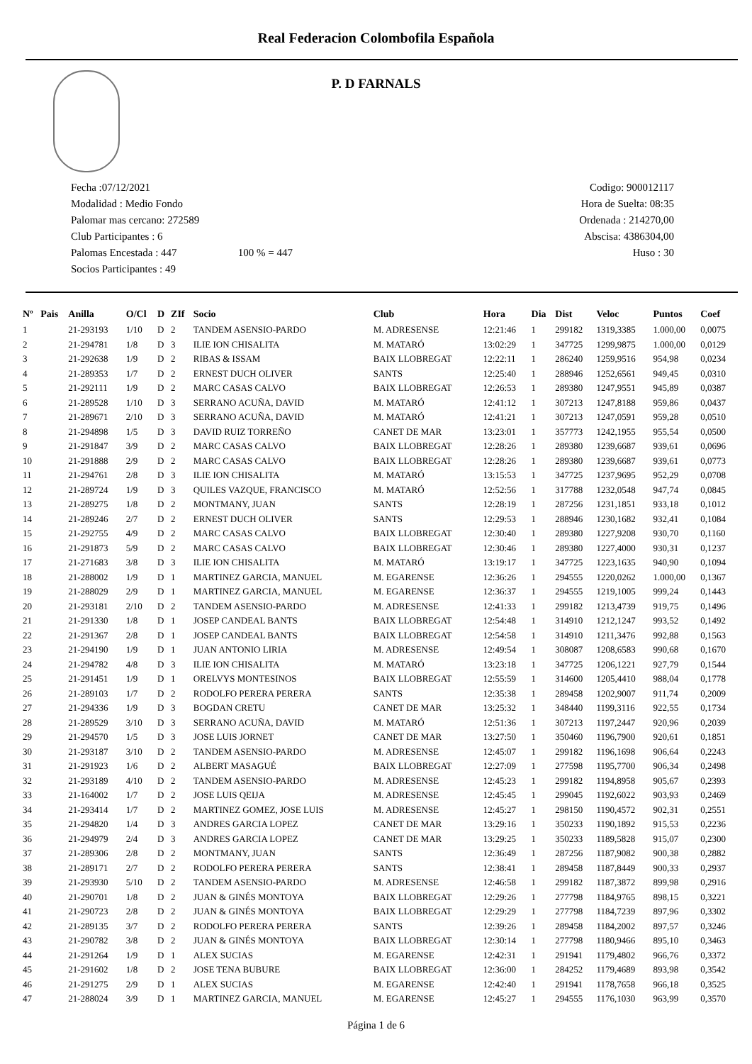Real Federacion Colombofila Española
P. D FARNALS
Fecha :07/12/2021
Modalidad : Medio Fondo
Palomar mas cercano: 272589
Club Participantes : 6
Palomas Encestada : 447 100 % = 447
Socios Participantes : 49
Codigo: 900012117
Hora de Suelta: 08:35
Ordenada : 214270,00
Abscisa: 4386304,00
Huso : 30
| Nº | Pais | Anilla | O/Cl | D | ZIf | Socio | Club | Hora | Dia | Dist | Veloc | Puntos | Coef |
| --- | --- | --- | --- | --- | --- | --- | --- | --- | --- | --- | --- | --- | --- |
| 1 | | 21-293193 | 1/10 | D | 2 | TANDEM ASENSIO-PARDO | M. ADRESENSE | 12:21:46 | 1 | 299182 | 1319,3385 | 1.000,00 | 0,0075 |
| 2 | | 21-294781 | 1/8 | D | 3 | ILIE ION CHISALITA | M. MATARÓ | 13:02:29 | 1 | 347725 | 1299,9875 | 1.000,00 | 0,0129 |
| 3 | | 21-292638 | 1/9 | D | 2 | RIBAS & ISSAM | BAIX LLOBREGAT | 12:22:11 | 1 | 286240 | 1259,9516 | 954,98 | 0,0234 |
| 4 | | 21-289353 | 1/7 | D | 2 | ERNEST DUCH OLIVER | SANTS | 12:25:40 | 1 | 288946 | 1252,6561 | 949,45 | 0,0310 |
| 5 | | 21-292111 | 1/9 | D | 2 | MARC CASAS CALVO | BAIX LLOBREGAT | 12:26:53 | 1 | 289380 | 1247,9551 | 945,89 | 0,0387 |
| 6 | | 21-289528 | 1/10 | D | 3 | SERRANO ACUÑA, DAVID | M. MATARÓ | 12:41:12 | 1 | 307213 | 1247,8188 | 959,86 | 0,0437 |
| 7 | | 21-289671 | 2/10 | D | 3 | SERRANO ACUÑA, DAVID | M. MATARÓ | 12:41:21 | 1 | 307213 | 1247,0591 | 959,28 | 0,0510 |
| 8 | | 21-294898 | 1/5 | D | 3 | DAVID RUIZ TORREÑO | CANET DE MAR | 13:23:01 | 1 | 357773 | 1242,1955 | 955,54 | 0,0500 |
| 9 | | 21-291847 | 3/9 | D | 2 | MARC CASAS CALVO | BAIX LLOBREGAT | 12:28:26 | 1 | 289380 | 1239,6687 | 939,61 | 0,0696 |
| 10 | | 21-291888 | 2/9 | D | 2 | MARC CASAS CALVO | BAIX LLOBREGAT | 12:28:26 | 1 | 289380 | 1239,6687 | 939,61 | 0,0773 |
| 11 | | 21-294761 | 2/8 | D | 3 | ILIE ION CHISALITA | M. MATARÓ | 13:15:53 | 1 | 347725 | 1237,9695 | 952,29 | 0,0708 |
| 12 | | 21-289724 | 1/9 | D | 3 | QUILES VAZQUE, FRANCISCO | M. MATARÓ | 12:52:56 | 1 | 317788 | 1232,0548 | 947,74 | 0,0845 |
| 13 | | 21-289275 | 1/8 | D | 2 | MONTMANY, JUAN | SANTS | 12:28:19 | 1 | 287256 | 1231,1851 | 933,18 | 0,1012 |
| 14 | | 21-289246 | 2/7 | D | 2 | ERNEST DUCH OLIVER | SANTS | 12:29:53 | 1 | 288946 | 1230,1682 | 932,41 | 0,1084 |
| 15 | | 21-292755 | 4/9 | D | 2 | MARC CASAS CALVO | BAIX LLOBREGAT | 12:30:40 | 1 | 289380 | 1227,9208 | 930,70 | 0,1160 |
| 16 | | 21-291873 | 5/9 | D | 2 | MARC CASAS CALVO | BAIX LLOBREGAT | 12:30:46 | 1 | 289380 | 1227,4000 | 930,31 | 0,1237 |
| 17 | | 21-271683 | 3/8 | D | 3 | ILIE ION CHISALITA | M. MATARÓ | 13:19:17 | 1 | 347725 | 1223,1635 | 940,90 | 0,1094 |
| 18 | | 21-288002 | 1/9 | D | 1 | MARTINEZ GARCIA, MANUEL | M. EGARENSE | 12:36:26 | 1 | 294555 | 1220,0262 | 1.000,00 | 0,1367 |
| 19 | | 21-288029 | 2/9 | D | 1 | MARTINEZ GARCIA, MANUEL | M. EGARENSE | 12:36:37 | 1 | 294555 | 1219,1005 | 999,24 | 0,1443 |
| 20 | | 21-293181 | 2/10 | D | 2 | TANDEM ASENSIO-PARDO | M. ADRESENSE | 12:41:33 | 1 | 299182 | 1213,4739 | 919,75 | 0,1496 |
| 21 | | 21-291330 | 1/8 | D | 1 | JOSEP CANDEAL BANTS | BAIX LLOBREGAT | 12:54:48 | 1 | 314910 | 1212,1247 | 993,52 | 0,1492 |
| 22 | | 21-291367 | 2/8 | D | 1 | JOSEP CANDEAL BANTS | BAIX LLOBREGAT | 12:54:58 | 1 | 314910 | 1211,3476 | 992,88 | 0,1563 |
| 23 | | 21-294190 | 1/9 | D | 1 | JUAN ANTONIO LIRIA | M. ADRESENSE | 12:49:54 | 1 | 308087 | 1208,6583 | 990,68 | 0,1670 |
| 24 | | 21-294782 | 4/8 | D | 3 | ILIE ION CHISALITA | M. MATARÓ | 13:23:18 | 1 | 347725 | 1206,1221 | 927,79 | 0,1544 |
| 25 | | 21-291451 | 1/9 | D | 1 | ORELVYS MONTESINOS | BAIX LLOBREGAT | 12:55:59 | 1 | 314600 | 1205,4410 | 988,04 | 0,1778 |
| 26 | | 21-289103 | 1/7 | D | 2 | RODOLFO PERERA PERERA | SANTS | 12:35:38 | 1 | 289458 | 1202,9007 | 911,74 | 0,2009 |
| 27 | | 21-294336 | 1/9 | D | 3 | BOGDAN CRETU | CANET DE MAR | 13:25:32 | 1 | 348440 | 1199,3116 | 922,55 | 0,1734 |
| 28 | | 21-289529 | 3/10 | D | 3 | SERRANO ACUÑA, DAVID | M. MATARÓ | 12:51:36 | 1 | 307213 | 1197,2447 | 920,96 | 0,2039 |
| 29 | | 21-294570 | 1/5 | D | 3 | JOSE LUIS JORNET | CANET DE MAR | 13:27:50 | 1 | 350460 | 1196,7900 | 920,61 | 0,1851 |
| 30 | | 21-293187 | 3/10 | D | 2 | TANDEM ASENSIO-PARDO | M. ADRESENSE | 12:45:07 | 1 | 299182 | 1196,1698 | 906,64 | 0,2243 |
| 31 | | 21-291923 | 1/6 | D | 2 | ALBERT MASAGUÉ | BAIX LLOBREGAT | 12:27:09 | 1 | 277598 | 1195,7700 | 906,34 | 0,2498 |
| 32 | | 21-293189 | 4/10 | D | 2 | TANDEM ASENSIO-PARDO | M. ADRESENSE | 12:45:23 | 1 | 299182 | 1194,8958 | 905,67 | 0,2393 |
| 33 | | 21-164002 | 1/7 | D | 2 | JOSE LUIS QEIJA | M. ADRESENSE | 12:45:45 | 1 | 299045 | 1192,6022 | 903,93 | 0,2469 |
| 34 | | 21-293414 | 1/7 | D | 2 | MARTINEZ GOMEZ, JOSE LUIS | M. ADRESENSE | 12:45:27 | 1 | 298150 | 1190,4572 | 902,31 | 0,2551 |
| 35 | | 21-294820 | 1/4 | D | 3 | ANDRES GARCIA LOPEZ | CANET DE MAR | 13:29:16 | 1 | 350233 | 1190,1892 | 915,53 | 0,2236 |
| 36 | | 21-294979 | 2/4 | D | 3 | ANDRES GARCIA LOPEZ | CANET DE MAR | 13:29:25 | 1 | 350233 | 1189,5828 | 915,07 | 0,2300 |
| 37 | | 21-289306 | 2/8 | D | 2 | MONTMANY, JUAN | SANTS | 12:36:49 | 1 | 287256 | 1187,9082 | 900,38 | 0,2882 |
| 38 | | 21-289171 | 2/7 | D | 2 | RODOLFO PERERA PERERA | SANTS | 12:38:41 | 1 | 289458 | 1187,8449 | 900,33 | 0,2937 |
| 39 | | 21-293930 | 5/10 | D | 2 | TANDEM ASENSIO-PARDO | M. ADRESENSE | 12:46:58 | 1 | 299182 | 1187,3872 | 899,98 | 0,2916 |
| 40 | | 21-290701 | 1/8 | D | 2 | JUAN & GINÉS MONTOYA | BAIX LLOBREGAT | 12:29:26 | 1 | 277798 | 1184,9765 | 898,15 | 0,3221 |
| 41 | | 21-290723 | 2/8 | D | 2 | JUAN & GINÉS MONTOYA | BAIX LLOBREGAT | 12:29:29 | 1 | 277798 | 1184,7239 | 897,96 | 0,3302 |
| 42 | | 21-289135 | 3/7 | D | 2 | RODOLFO PERERA PERERA | SANTS | 12:39:26 | 1 | 289458 | 1184,2002 | 897,57 | 0,3246 |
| 43 | | 21-290782 | 3/8 | D | 2 | JUAN & GINÉS MONTOYA | BAIX LLOBREGAT | 12:30:14 | 1 | 277798 | 1180,9466 | 895,10 | 0,3463 |
| 44 | | 21-291264 | 1/9 | D | 1 | ALEX SUCIAS | M. EGARENSE | 12:42:31 | 1 | 291941 | 1179,4802 | 966,76 | 0,3372 |
| 45 | | 21-291602 | 1/8 | D | 2 | JOSE TENA BUBURE | BAIX LLOBREGAT | 12:36:00 | 1 | 284252 | 1179,4689 | 893,98 | 0,3542 |
| 46 | | 21-291275 | 2/9 | D | 1 | ALEX SUCIAS | M. EGARENSE | 12:42:40 | 1 | 291941 | 1178,7658 | 966,18 | 0,3525 |
| 47 | | 21-288024 | 3/9 | D | 1 | MARTINEZ GARCIA, MANUEL | M. EGARENSE | 12:45:27 | 1 | 294555 | 1176,1030 | 963,99 | 0,3570 |
Página 1 de 6